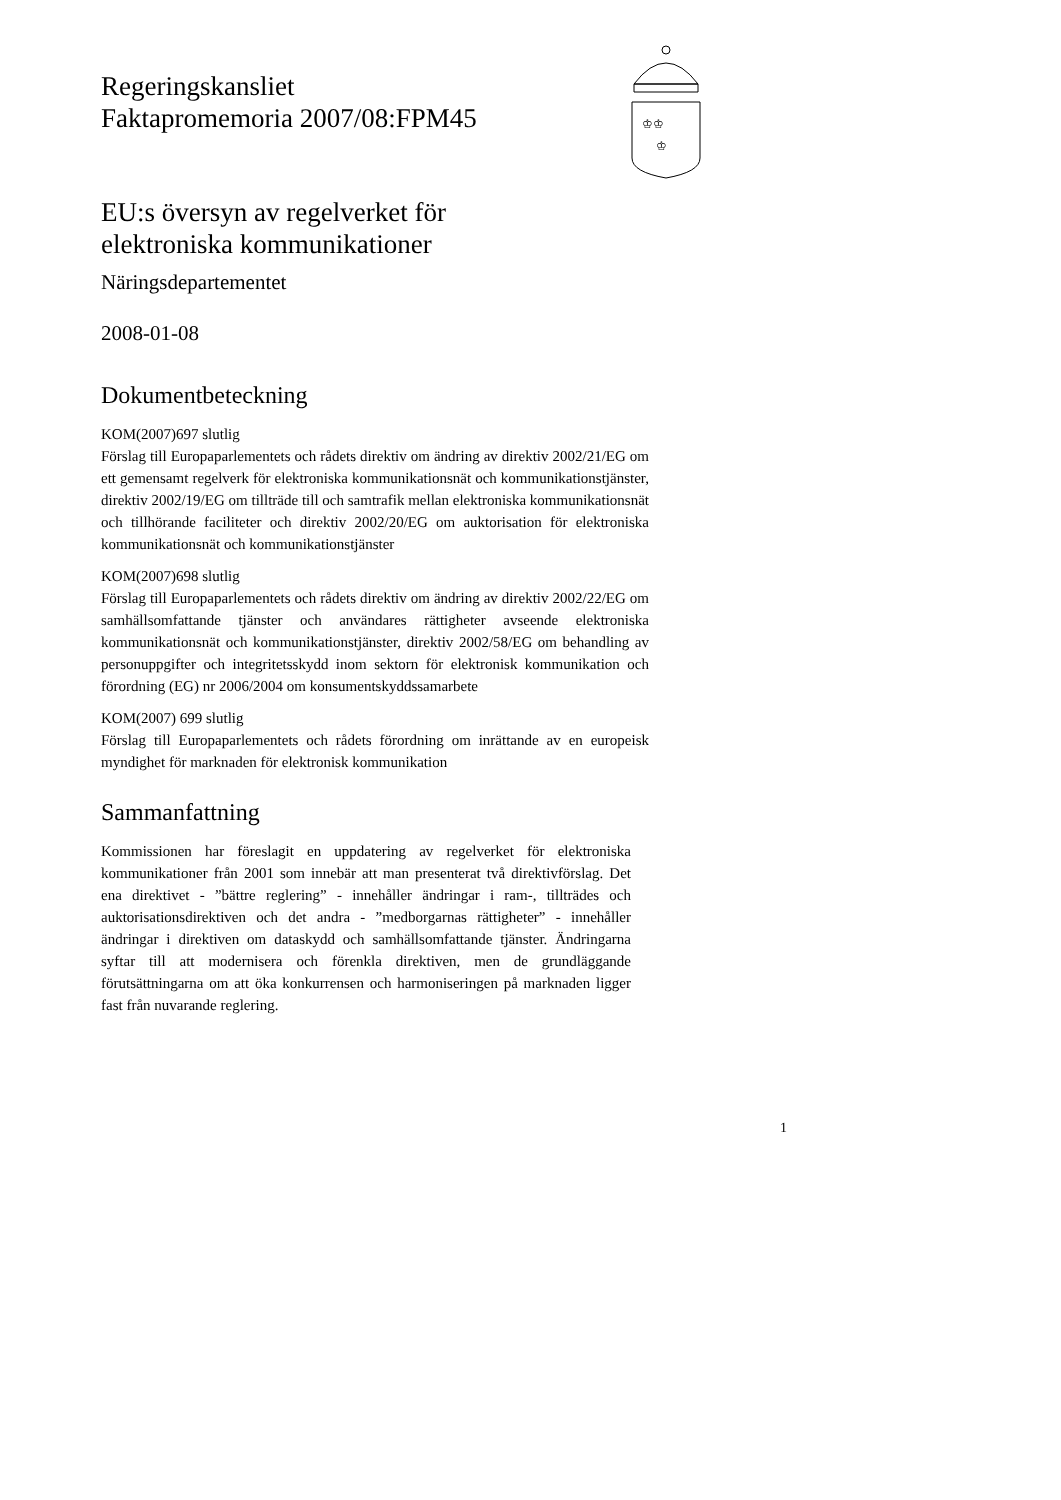♔♔
♔
Regeringskansliet
Faktapromemoria 2007/08:FPM45
EU:s översyn av regelverket för
elektroniska kommunikationer
Näringsdepartementet
2008-01-08
Dokumentbeteckning
KOM(2007)697 slutlig
Förslag till Europaparlementets och rådets direktiv om ändring av direktiv 2002/21/EG om ett gemensamt regelverk för elektroniska kommunikationsnät och kommunikationstjänster, direktiv 2002/19/EG om tillträde till och samtrafik mellan elektroniska kommunikationsnät och tillhörande faciliteter och direktiv 2002/20/EG om auktorisation för elektroniska kommunikationsnät och kommunikationstjänster
KOM(2007)698 slutlig
Förslag till Europaparlementets och rådets direktiv om ändring av direktiv 2002/22/EG om samhällsomfattande tjänster och användares rättigheter avseende elektroniska kommunikationsnät och kommunikationstjänster, direktiv 2002/58/EG om behandling av personuppgifter och integritetsskydd inom sektorn för elektronisk kommunikation och förordning (EG) nr 2006/2004 om konsumentskyddssamarbete
KOM(2007) 699 slutlig
Förslag till Europaparlementets och rådets förordning om inrättande av en europeisk myndighet för marknaden för elektronisk kommunikation
Sammanfattning
Kommissionen har föreslagit en uppdatering av regelverket för elektroniska kommunikationer från 2001 som innebär att man presenterat två direktivförslag. Det ena direktivet - ”bättre reglering” - innehåller ändringar i ram-, tillträdes och auktorisationsdirektiven och det andra - ”medborgarnas rättigheter” - innehåller ändringar i direktiven om dataskydd och samhällsomfattande tjänster. Ändringarna syftar till att modernisera och förenkla direktiven, men de grundläggande förutsättningarna om att öka konkurrensen och harmoniseringen på marknaden ligger fast från nuvarande reglering.
1